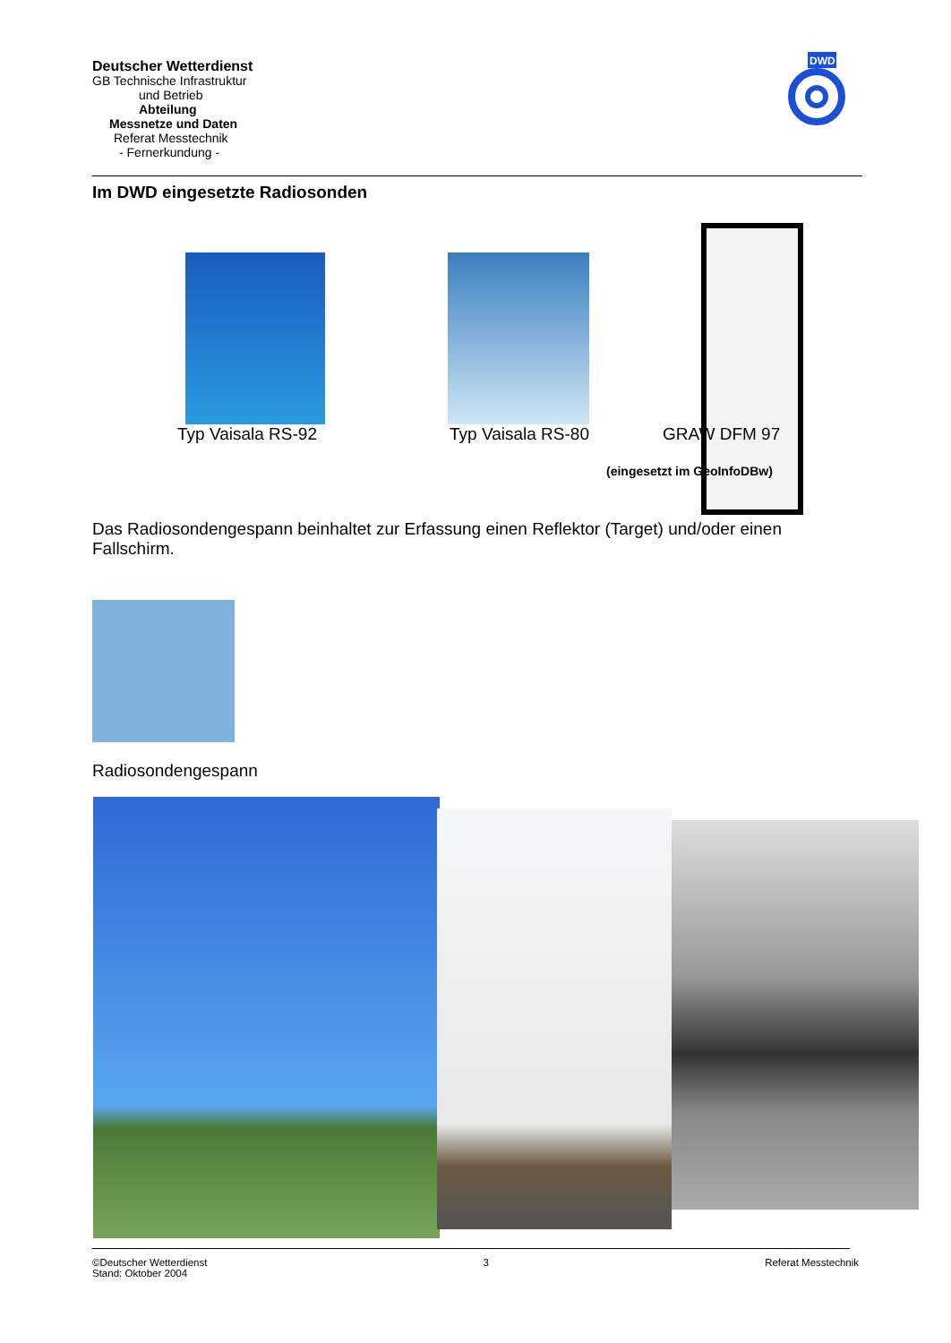Deutscher Wetterdienst
GB Technische Infrastruktur
und Betrieb
Abteilung
Messnetze und Daten
Referat Messtechnik
- Fernerkundung -
DWD
Im DWD eingesetzte Radiosonden
Typ Vaisala RS-92 Typ Vaisala RS-80 GRAW DFM 97
(eingesetzt im GeoInfoDBw)
Das Radiosondengespann beinhaltet zur Erfassung einen Reflektor (Target) und/oder einen Fallschirm.
Radiosondengespann
©Deutscher Wetterdienst
Stand: Oktober 2004
3 Referat Messtechnik